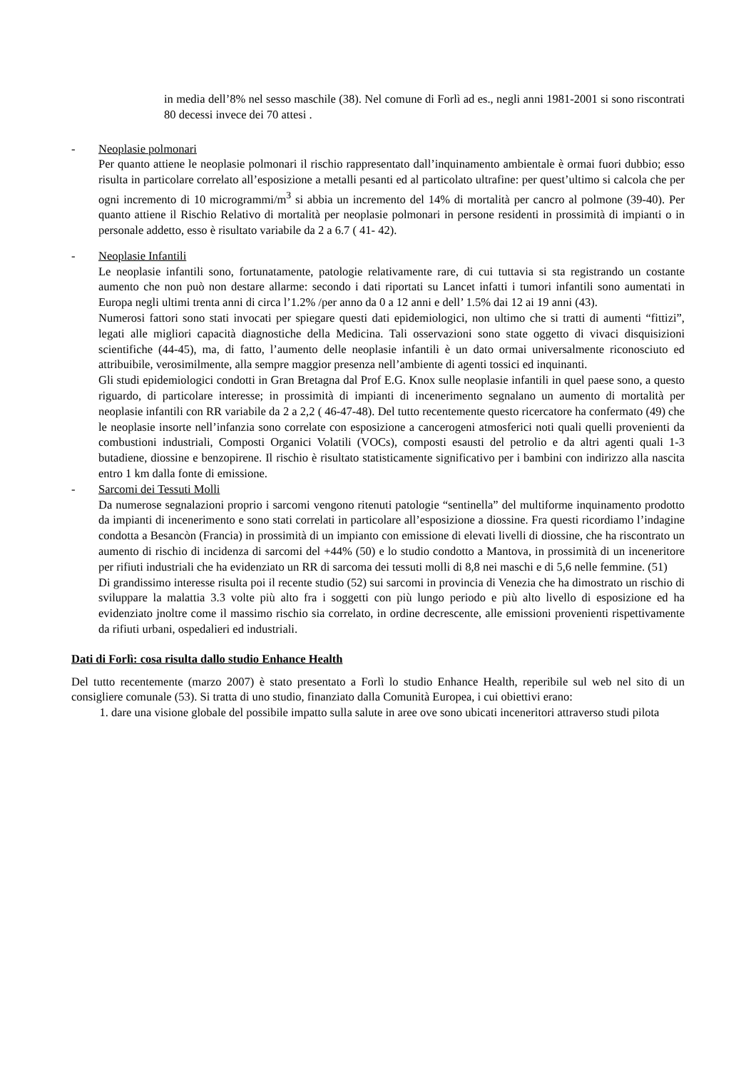in media dell’8% nel sesso maschile (38). Nel comune di Forlì ad es., negli anni 1981-2001 si sono riscontrati 80 decessi invece dei 70 attesi .
- Neoplasie polmonari
Per quanto attiene le neoplasie polmonari il rischio rappresentato dall’inquinamento ambientale è ormai fuori dubbio; esso risulta in particolare correlato all’esposizione a metalli pesanti ed al particolato ultrafine: per quest’ultimo si calcola che per ogni incremento di 10 microgrammi/m<sup>3</sup> si abbia un incremento del 14% di mortalità per cancro al polmone (39-40). Per quanto attiene il Rischio Relativo di mortalità per neoplasie polmonari in persone residenti in prossimità di impianti o in personale addetto, esso è risultato variabile da 2 a 6.7 ( 41- 42).
- Neoplasie Infantili
Le neoplasie infantili sono, fortunatamente, patologie relativamente rare, di cui tuttavia si sta registrando un costante aumento che non può non destare allarme: secondo i dati riportati su Lancet infatti i tumori infantili sono aumentati in Europa negli ultimi trenta anni di circa l’1.2% /per anno da 0 a 12 anni e dell’ 1.5% dai 12 ai 19 anni (43).
Numerosi fattori sono stati invocati per spiegare questi dati epidemiologici, non ultimo che si tratti di aumenti “fittizi”, legati alle migliori capacità diagnostiche della Medicina. Tali osservazioni sono state oggetto di vivaci disquisizioni scientifiche (44-45), ma, di fatto, l’aumento delle neoplasie infantili è un dato ormai universalmente riconosciuto ed attribuibile, verosimilmente, alla sempre maggior presenza nell’ambiente di agenti tossici ed inquinanti.
Gli studi epidemiologici condotti in Gran Bretagna dal Prof E.G. Knox sulle neoplasie infantili in quel paese sono, a questo riguardo, di particolare interesse; in prossimità di impianti di incenerimento segnalano un aumento di mortalità per neoplasie infantili con RR variabile da 2 a 2,2 ( 46-47-48). Del tutto recentemente questo ricercatore ha confermato (49) che le neoplasie insorte nell’infanzia sono correlate con esposizione a cancerogeni atmosferici noti quali quelli provenienti da combustioni industriali, Composti Organici Volatili (VOCs), composti esausti del petrolio e da altri agenti quali 1-3 butadiene, diossine e benzopirene. Il rischio è risultato statisticamente significativo per i bambini con indirizzo alla nascita entro 1 km dalla fonte di emissione.
- Sarcomi dei Tessuti Molli
Da numerose segnalazioni proprio i sarcomi vengono ritenuti patologie “sentinella” del multiforme inquinamento prodotto da impianti di incenerimento e sono stati correlati in particolare all’esposizione a diossine. Fra questi ricordiamo l’indagine condotta a Besancòn (Francia) in prossimità di un impianto con emissione di elevati livelli di diossine, che ha riscontrato un aumento di rischio di incidenza di sarcomi del +44% (50) e lo studio condotto a Mantova, in prossimità di un inceneritore per rifiuti industriali che ha evidenziato un RR di sarcoma dei tessuti molli di 8,8 nei maschi e di 5,6 nelle femmine. (51)
Di grandissimo interesse risulta poi il recente studio (52) sui sarcomi in provincia di Venezia che ha dimostrato un rischio di sviluppare la malattia 3.3 volte più alto fra i soggetti con più lungo periodo e più alto livello di esposizione ed ha evidenziato jnoltre come il massimo rischio sia correlato, in ordine decrescente, alle emissioni provenienti rispettivamente da rifiuti urbani, ospedalieri ed industriali.
Dati di Forlì: cosa risulta dallo studio Enhance Health
Del tutto recentemente (marzo 2007) è stato presentato a Forlì lo studio Enhance Health, reperibile sul web nel sito di un consigliere comunale (53). Si tratta di uno studio, finanziato dalla Comunità Europea, i cui obiettivi erano:
1. dare una visione globale del possibile impatto sulla salute in aree ove sono ubicati inceneritori attraverso studi pilota